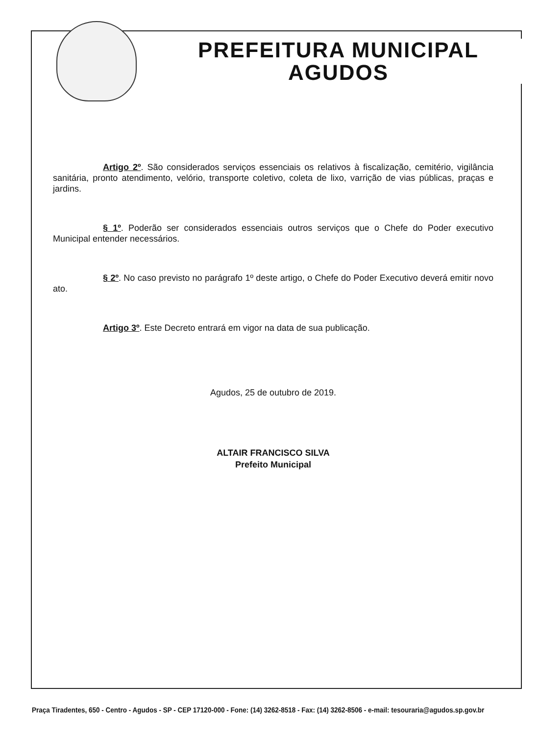PREFEITURA MUNICIPAL
AGUDOS
Artigo 2º. São considerados serviços essenciais os relativos à fiscalização, cemitério, vigilância sanitária, pronto atendimento, velório, transporte coletivo, coleta de lixo, varrição de vias públicas, praças e jardins.
§ 1º. Poderão ser considerados essenciais outros serviços que o Chefe do Poder executivo Municipal entender necessários.
§ 2º. No caso previsto no parágrafo 1º deste artigo, o Chefe do Poder Executivo deverá emitir novo ato.
Artigo 3º. Este Decreto entrará em vigor na data de sua publicação.
Agudos, 25 de outubro de 2019.
ALTAIR FRANCISCO SILVA
Prefeito Municipal
Praça Tiradentes, 650 - Centro - Agudos - SP - CEP 17120-000 - Fone: (14) 3262-8518 - Fax: (14) 3262-8506 - e-mail: tesouraria@agudos.sp.gov.br